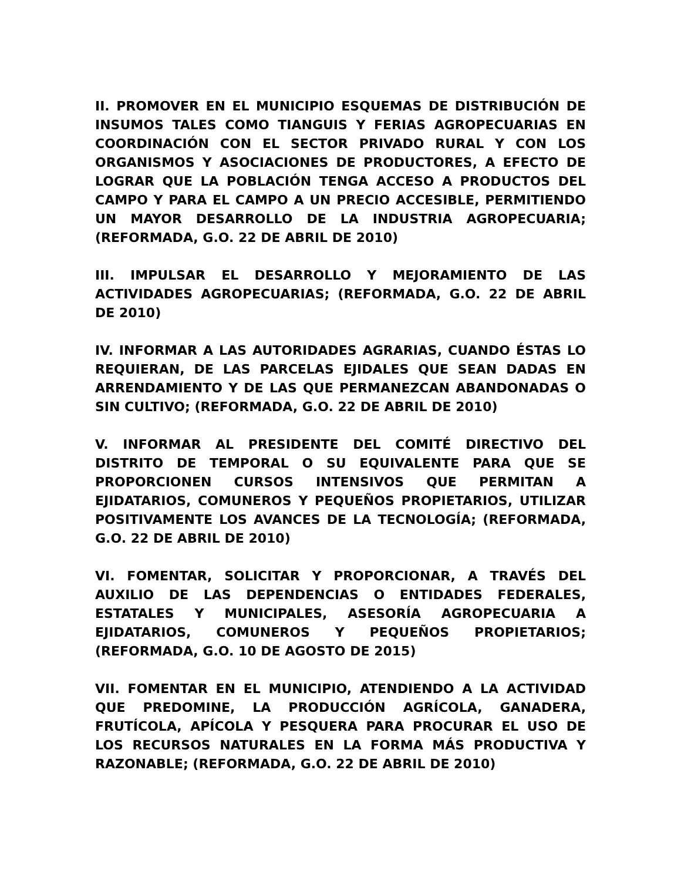II. PROMOVER EN EL MUNICIPIO ESQUEMAS DE DISTRIBUCIÓN DE INSUMOS TALES COMO TIANGUIS Y FERIAS AGROPECUARIAS EN COORDINACIÓN CON EL SECTOR PRIVADO RURAL Y CON LOS ORGANISMOS Y ASOCIACIONES DE PRODUCTORES, A EFECTO DE LOGRAR QUE LA POBLACIÓN TENGA ACCESO A PRODUCTOS DEL CAMPO Y PARA EL CAMPO A UN PRECIO ACCESIBLE, PERMITIENDO UN MAYOR DESARROLLO DE LA INDUSTRIA AGROPECUARIA; (REFORMADA, G.O. 22 DE ABRIL DE 2010)
III. IMPULSAR EL DESARROLLO Y MEJORAMIENTO DE LAS ACTIVIDADES AGROPECUARIAS; (REFORMADA, G.O. 22 DE ABRIL DE 2010)
IV. INFORMAR A LAS AUTORIDADES AGRARIAS, CUANDO ÉSTAS LO REQUIERAN, DE LAS PARCELAS EJIDALES QUE SEAN DADAS EN ARRENDAMIENTO Y DE LAS QUE PERMANEZCAN ABANDONADAS O SIN CULTIVO; (REFORMADA, G.O. 22 DE ABRIL DE 2010)
V. INFORMAR AL PRESIDENTE DEL COMITÉ DIRECTIVO DEL DISTRITO DE TEMPORAL O SU EQUIVALENTE PARA QUE SE PROPORCIONEN CURSOS INTENSIVOS QUE PERMITAN A EJIDATARIOS, COMUNEROS Y PEQUEÑOS PROPIETARIOS, UTILIZAR POSITIVAMENTE LOS AVANCES DE LA TECNOLOGÍA; (REFORMADA, G.O. 22 DE ABRIL DE 2010)
VI. FOMENTAR, SOLICITAR Y PROPORCIONAR, A TRAVÉS DEL AUXILIO DE LAS DEPENDENCIAS O ENTIDADES FEDERALES, ESTATALES Y MUNICIPALES, ASESORÍA AGROPECUARIA A EJIDATARIOS, COMUNEROS Y PEQUEÑOS PROPIETARIOS; (REFORMADA, G.O. 10 DE AGOSTO DE 2015)
VII. FOMENTAR EN EL MUNICIPIO, ATENDIENDO A LA ACTIVIDAD QUE PREDOMINE, LA PRODUCCIÓN AGRÍCOLA, GANADERA, FRUTÍCOLA, APÍCOLA Y PESQUERA PARA PROCURAR EL USO DE LOS RECURSOS NATURALES EN LA FORMA MÁS PRODUCTIVA Y RAZONABLE; (REFORMADA, G.O. 22 DE ABRIL DE 2010)